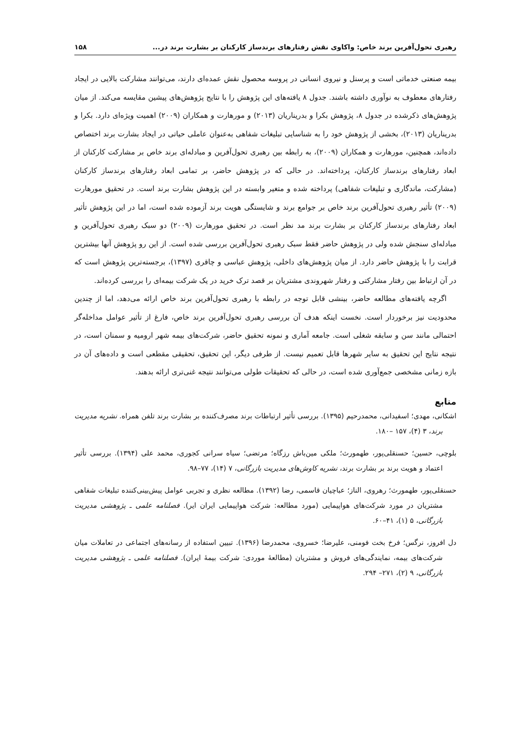رهبری تحول‌آفرین برند خاص: واکاوی نقش رفتارهای برندساز کارکنان بر بشارت برند در... ۱۵۸
بیمه صنعتی خدماتی است و پرسنل و نیروی انسانی در پروسه محصول نقش عمده‌ای دارند، می‌توانند مشارکت بالایی در ایجاد رفتارهای معطوف به نوآوری داشته باشند. جدول ۸ یافته‌های این پژوهش را با نتایج پژوهش‌های پیشین مقایسه می‌کند. از میان پژوهش‌های ذکرشده در جدول ۸، پژوهش بکرا و بدریناریان (۲۰۱۳) و مورهارت و همکاران (۲۰۰۹) اهمیت ویژه‌ای دارد. بکرا و بدریناریان (۲۰۱۳)، بخشی از پژوهش خود را به شناسایی تبلیغات شفاهی به‌عنوان عاملی حیاتی در ایجاد بشارت برند اختصاص داده‌اند، همچنین، مورهارت و همکاران (۲۰۰۹)، به رابطه بین رهبری تحول‌آفرین و مبادله‌ای برند خاص بر مشارکت کارکنان از ابعاد رفتارهای برندساز کارکنان، پرداخته‌اند. در حالی که در پژوهش حاضر، بر تمامی ابعاد رفتارهای برندساز کارکنان (مشارکت، ماندگاری و تبلیغات شفاهی) پرداخته شده و متغیر وابسته در این پژوهش بشارت برند است. در تحقیق مورهارت (۲۰۰۹) تأثیر رهبری تحول‌آفرین برند خاص بر جوامع برند و شایستگی هویت برند آزموده شده است، اما در این پژوهش تأثیر ابعاد رفتارهای برندساز کارکنان بر بشارت برند مد نظر است. در تحقیق مورهارت (۲۰۰۹) دو سبک رهبری تحول‌آفرین و مبادله‌ای سنجش شده ولی در پژوهش حاضر فقط سبک رهبری تحول‌آفرین بررسی شده است. از این رو پژوهش آنها بیشترین قرابت را با پژوهش حاضر دارد. از میان پژوهش‌های داخلی، پژوهش عباسی و چاقری (۱۳۹۷)، برجسته‌ترین پژوهش است که در آن ارتباط بین رفتار مشارکتی و رفتار شهروندی مشتریان بر قصد ترک خرید در یک شرکت بیمه‌ای را بررسی کرده‌اند.
اگرچه یافته‌های مطالعه حاضر، بینشی قابل توجه در رابطه با رهبری تحول‌آفرین برند خاص ارائه می‌دهد، اما از چندین محدودیت نیز برخوردار است. نخست اینکه هدف آن بررسی رهبری تحول‌آفرین برند خاص، فارغ از تأثیر عوامل مداخله‌گر احتمالی مانند سن و سابقه شغلی است. جامعه آماری و نمونه تحقیق حاضر، شرکت‌های بیمه شهر ارومیه و سمنان است، در نتیجه نتایج این تحقیق به سایر شهرها قابل تعمیم نیست. از طرفی دیگر، این تحقیق، تحقیقی مقطعی است و داده‌های آن در بازه زمانی مشخصی جمع‌آوری شده است، در حالی که تحقیقات طولی می‌توانند نتیجه غنی‌تری ارائه بدهند.
منابع
اشکانی، مهدی؛ اسفیدانی، محمدرحیم (۱۳۹۵). بررسی تأثیر ارتباطات برند مصرف‌کننده بر بشارت برند تلفن همراه. نشریه مدیریت برند، ۳ (۴)، ۱۵۷ –۱۸۰.
بلوچی، حسین؛ حسنقلی‌پور، طهمورث؛ ملکی مین‌باش رزگاه؛ مرتضی؛ سیاه سرانی کجوری، محمد علی (۱۳۹۴). بررسی تأثیر اعتماد و هویت برند بر بشارت برند، نشریه کاوش‌های مدیریت بازرگانی، ۷ (۱۴)، ۷۷–۹۸.
حسنقلی‌پور، طهمورث؛ رهروی، الناز؛ عباچیان قاسمی، رضا (۱۳۹۲). مطالعه نظری و تجربی عوامل پیش‌بینی‌کننده تبلیغات شفاهی مشتریان در مورد شرکت‌های هواپیمایی (مورد مطالعه: شرکت هواپیمایی ایران ایر). فصلنامه علمی ـ پژوهشی مدیریت بازرگانی، ۵ (۱)، ۴۱–۶۰.
دل افروز، نرگس؛ فرخ بخت فومنی، علیرضا؛ خسروی، محمدرضا (۱۳۹۶). تبیین استفاده از رسانه‌های اجتماعی در تعاملات میان شرکت‌های بیمه، نمایندگی‌های فروش و مشتریان (مطالعهٔ موردی: شرکت بیمهٔ ایران). فصلنامه علمی ـ پژوهشی مدیریت بازرگانی، ۹ (۲)، ۲۷۱– ۲۹۴.